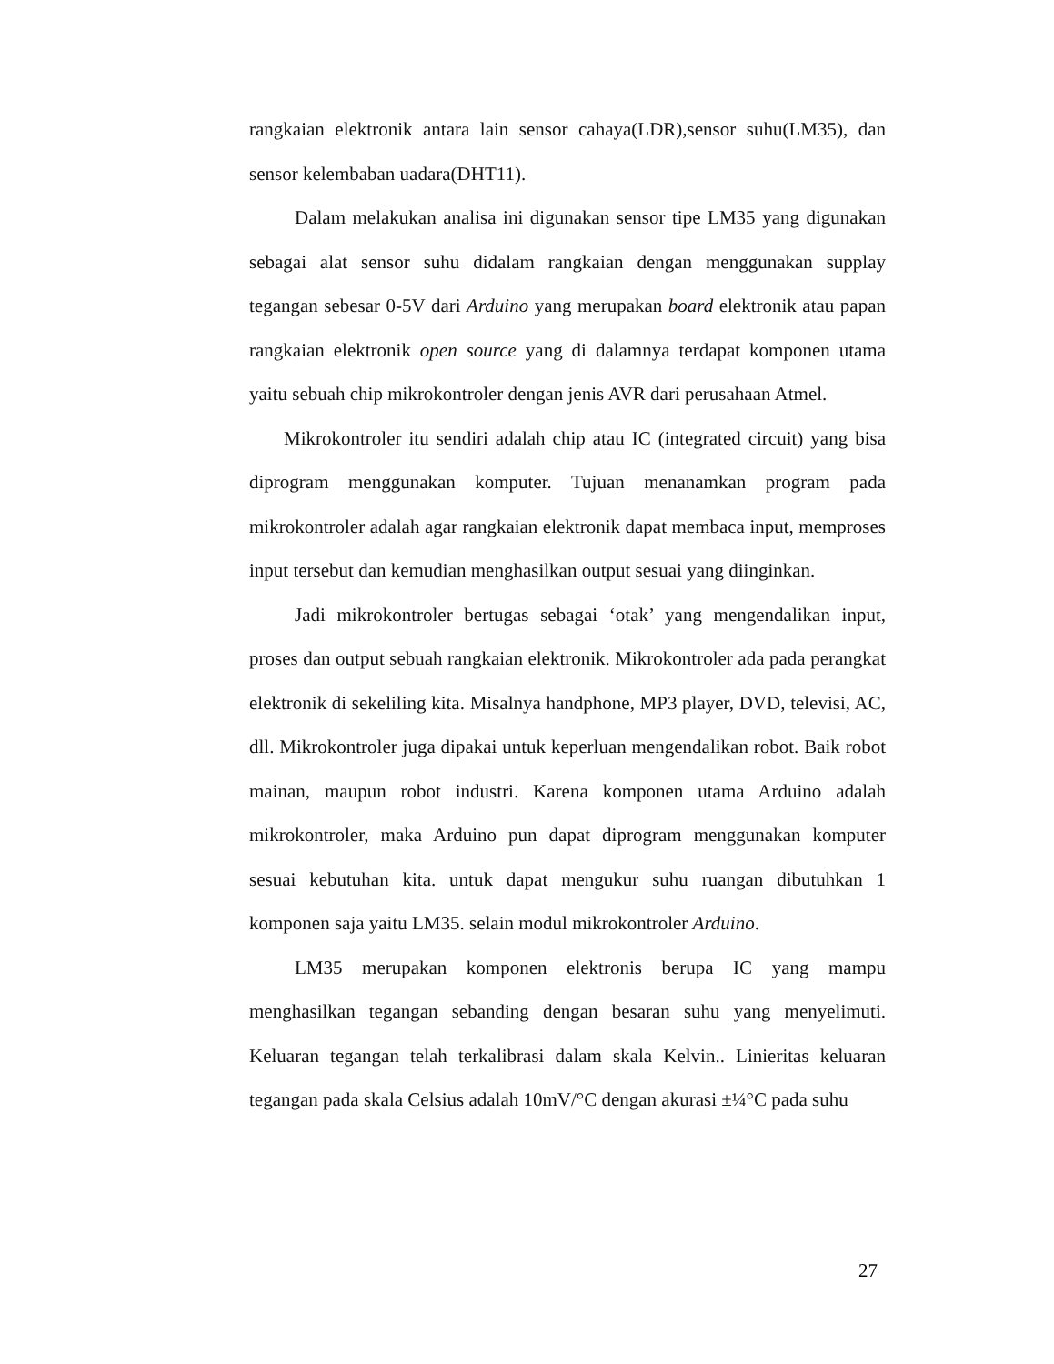rangkaian elektronik antara lain sensor cahaya(LDR),sensor suhu(LM35), dan sensor kelembaban uadara(DHT11).
Dalam melakukan analisa ini digunakan sensor tipe LM35 yang digunakan sebagai alat sensor suhu didalam rangkaian dengan menggunakan supplay tegangan sebesar 0-5V dari Arduino yang merupakan board elektronik atau papan rangkaian elektronik open source yang di dalamnya terdapat komponen utama yaitu sebuah chip mikrokontroler dengan jenis AVR dari perusahaan Atmel.
Mikrokontroler itu sendiri adalah chip atau IC (integrated circuit) yang bisa diprogram menggunakan komputer. Tujuan menanamkan program pada mikrokontroler adalah agar rangkaian elektronik dapat membaca input, memproses input tersebut dan kemudian menghasilkan output sesuai yang diinginkan.
Jadi mikrokontroler bertugas sebagai ‘otak’ yang mengendalikan input, proses dan output sebuah rangkaian elektronik. Mikrokontroler ada pada perangkat elektronik di sekeliling kita. Misalnya handphone, MP3 player, DVD, televisi, AC, dll. Mikrokontroler juga dipakai untuk keperluan mengendalikan robot. Baik robot mainan, maupun robot industri. Karena komponen utama Arduino adalah mikrokontroler, maka Arduino pun dapat diprogram menggunakan komputer sesuai kebutuhan kita. untuk dapat mengukur suhu ruangan dibutuhkan 1 komponen saja yaitu LM35. selain modul mikrokontroler Arduino.
LM35 merupakan komponen elektronis berupa IC yang mampu menghasilkan tegangan sebanding dengan besaran suhu yang menyelimuti. Keluaran tegangan telah terkalibrasi dalam skala Kelvin.. Linieritas keluaran tegangan pada skala Celsius adalah 10mV/°C dengan akurasi ±¼°C pada suhu
27